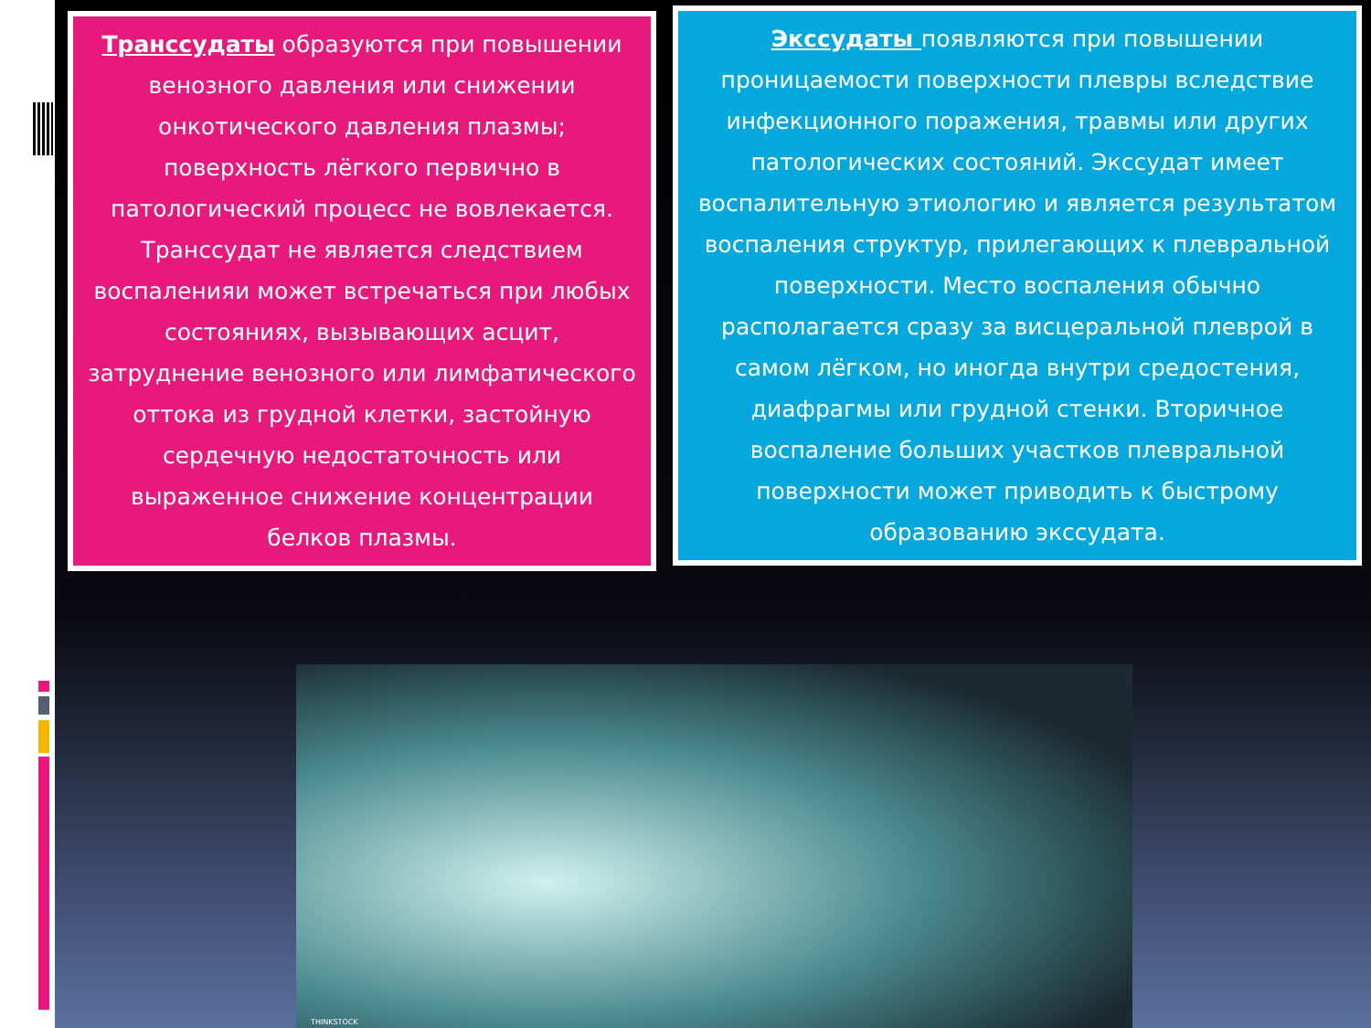Транссудаты образуются при повышении венозного давления или снижении онкотического давления плазмы; поверхность лёгкого первично в патологический процесс не вовлекается. Транссудат не является следствием воспаленияи может встречаться при любых состояниях, вызывающих асцит, затруднение венозного или лимфатического оттока из грудной клетки, застойную сердечную недостаточность или выраженное снижение концентрации белков плазмы.
Экссудаты появляются при повышении проницаемости поверхности плевры вследствие инфекционного поражения, травмы или других патологических состояний. Экссудат имеет воспалительную этиологию и является результатом воспаления структур, прилегающих к плевральной поверхности. Место воспаления обычно располагается сразу за висцеральной плеврой в самом лёгком, но иногда внутри средостения, диафрагмы или грудной стенки. Вторичное воспаление больших участков плевральной поверхности может приводить к быстрому образованию экссудата.
THINKSTOCK